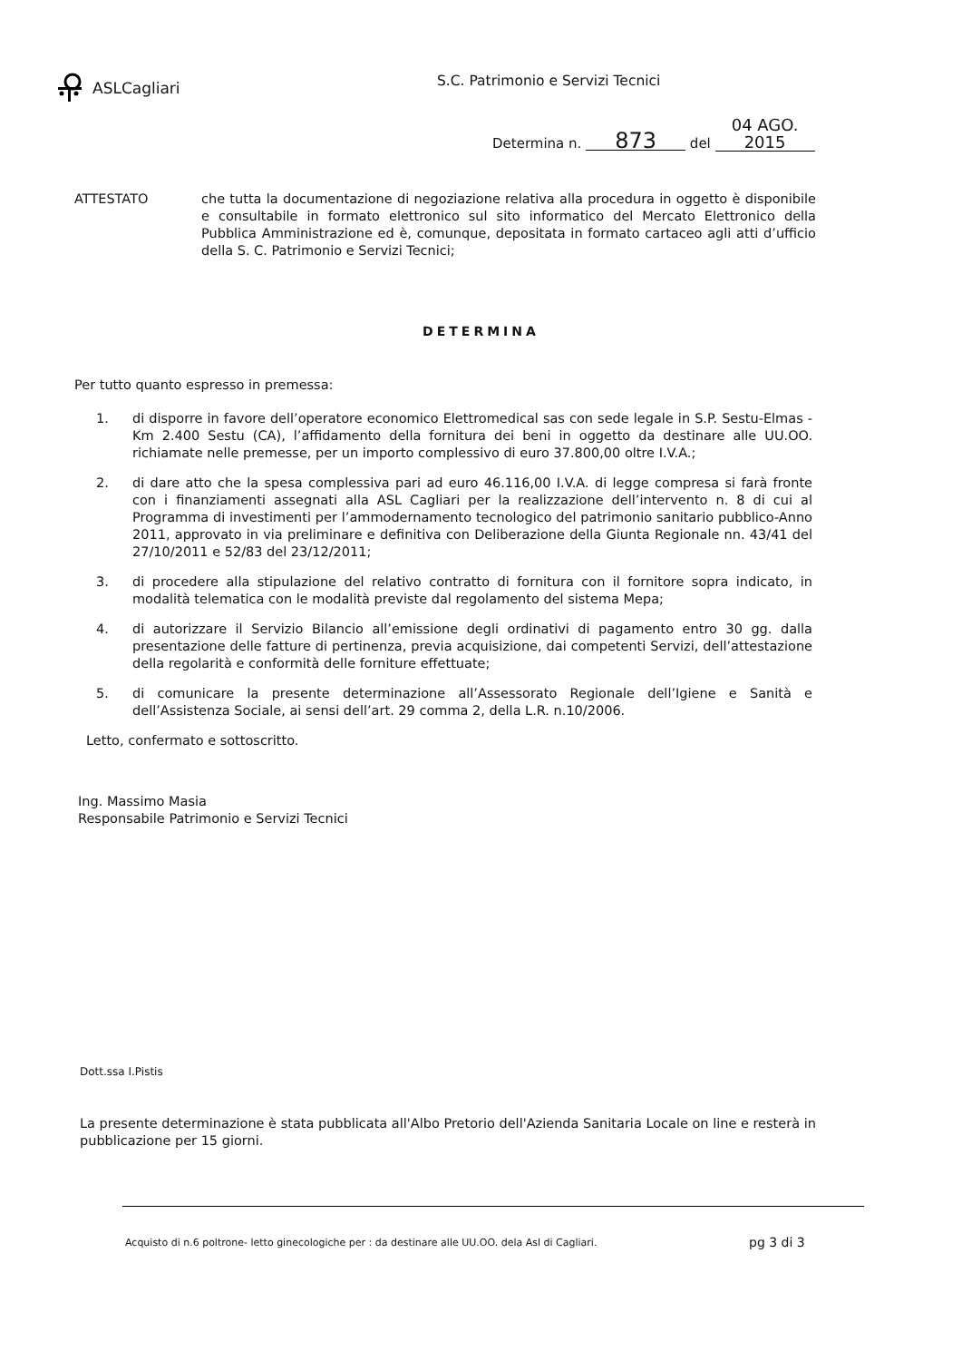ASLCagliari S.C. Patrimonio e Servizi Tecnici
Determina n. 873 del 04 AGO. 2015
ATTESTATO che tutta la documentazione di negoziazione relativa alla procedura in oggetto è disponibile e consultabile in formato elettronico sul sito informatico del Mercato Elettronico della Pubblica Amministrazione ed è, comunque, depositata in formato cartaceo agli atti d’ufficio della S. C. Patrimonio e Servizi Tecnici;
DETERMINA
Per tutto quanto espresso in premessa:
1. di disporre in favore dell’operatore economico Elettromedical sas con sede legale in S.P. Sestu-Elmas - Km 2.400 Sestu (CA), l’affidamento della fornitura dei beni in oggetto da destinare alle UU.OO. richiamate nelle premesse, per un importo complessivo di euro 37.800,00 oltre I.V.A.;
2. di dare atto che la spesa complessiva pari ad euro 46.116,00 I.V.A. di legge compresa si farà fronte con i finanziamenti assegnati alla ASL Cagliari per la realizzazione dell’intervento n. 8 di cui al Programma di investimenti per l’ammodernamento tecnologico del patrimonio sanitario pubblico-Anno 2011, approvato in via preliminare e definitiva con Deliberazione della Giunta Regionale nn. 43/41 del 27/10/2011 e 52/83 del 23/12/2011;
3. di procedere alla stipulazione del relativo contratto di fornitura con il fornitore sopra indicato, in modalità telematica con le modalità previste dal regolamento del sistema Mepa;
4. di autorizzare il Servizio Bilancio all’emissione degli ordinativi di pagamento entro 30 gg. dalla presentazione delle fatture di pertinenza, previa acquisizione, dai competenti Servizi, dell’attestazione della regolarità e conformità delle forniture effettuate;
5. di comunicare la presente determinazione all’Assessorato Regionale dell’Igiene e Sanità e dell’Assistenza Sociale, ai sensi dell’art. 29 comma 2, della L.R. n.10/2006.
Letto, confermato e sottoscritto.
Ing. Massimo Masia
Responsabile Patrimonio e Servizi Tecnici
Dott.ssa I.Pistis
La presente determinazione è stata pubblicata all'Albo Pretorio dell'Azienda Sanitaria Locale on line e resterà in pubblicazione per 15 giorni.
Acquisto di n.6 poltrone- letto ginecologiche per : da destinare alle UU.OO. dela Asl di Cagliari. pg 3 di 3